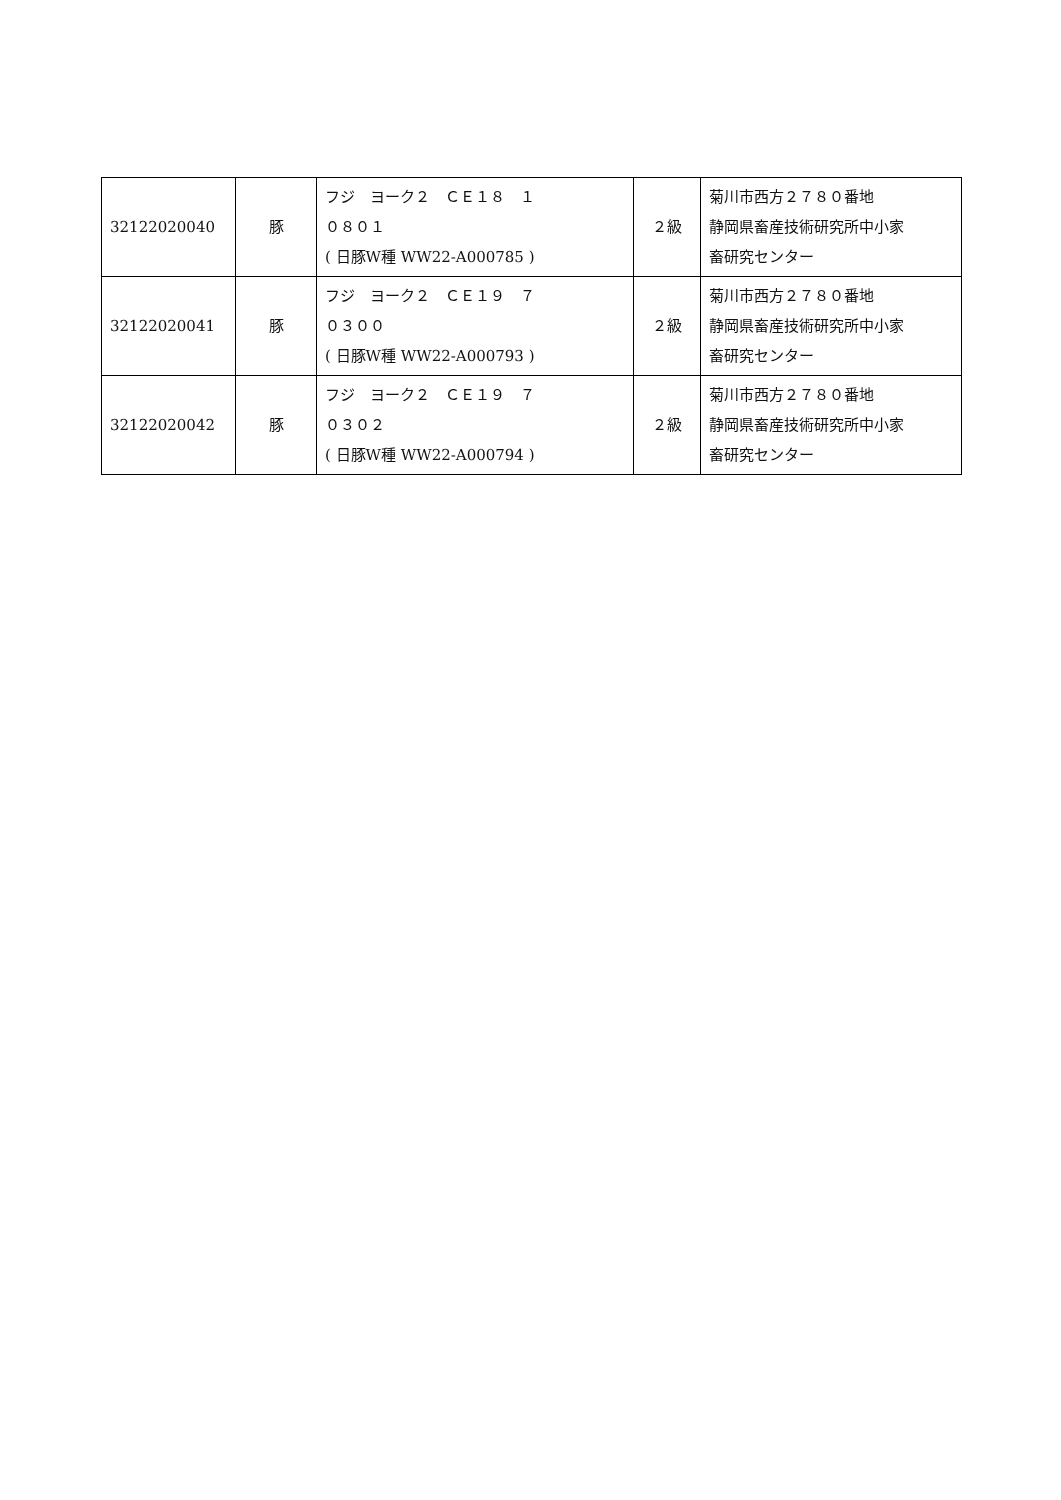| 32122020040 | 豚 | フジ ヨーク２ ＣＥ１８ １ ０８０１ ( 日豚W種 WW22-A000785 ) | ２級 | 菊川市西方２７８０番地 静岡県畜産技術研究所中小家 畜研究センター |
| 32122020041 | 豚 | フジ ヨーク２ ＣＥ１９ ７ ０３００ ( 日豚W種 WW22-A000793 ) | ２級 | 菊川市西方２７８０番地 静岡県畜産技術研究所中小家 畜研究センター |
| 32122020042 | 豚 | フジ ヨーク２ ＣＥ１９ ７ ０３０２ ( 日豚W種 WW22-A000794 ) | ２級 | 菊川市西方２７８０番地 静岡県畜産技術研究所中小家 畜研究センター |